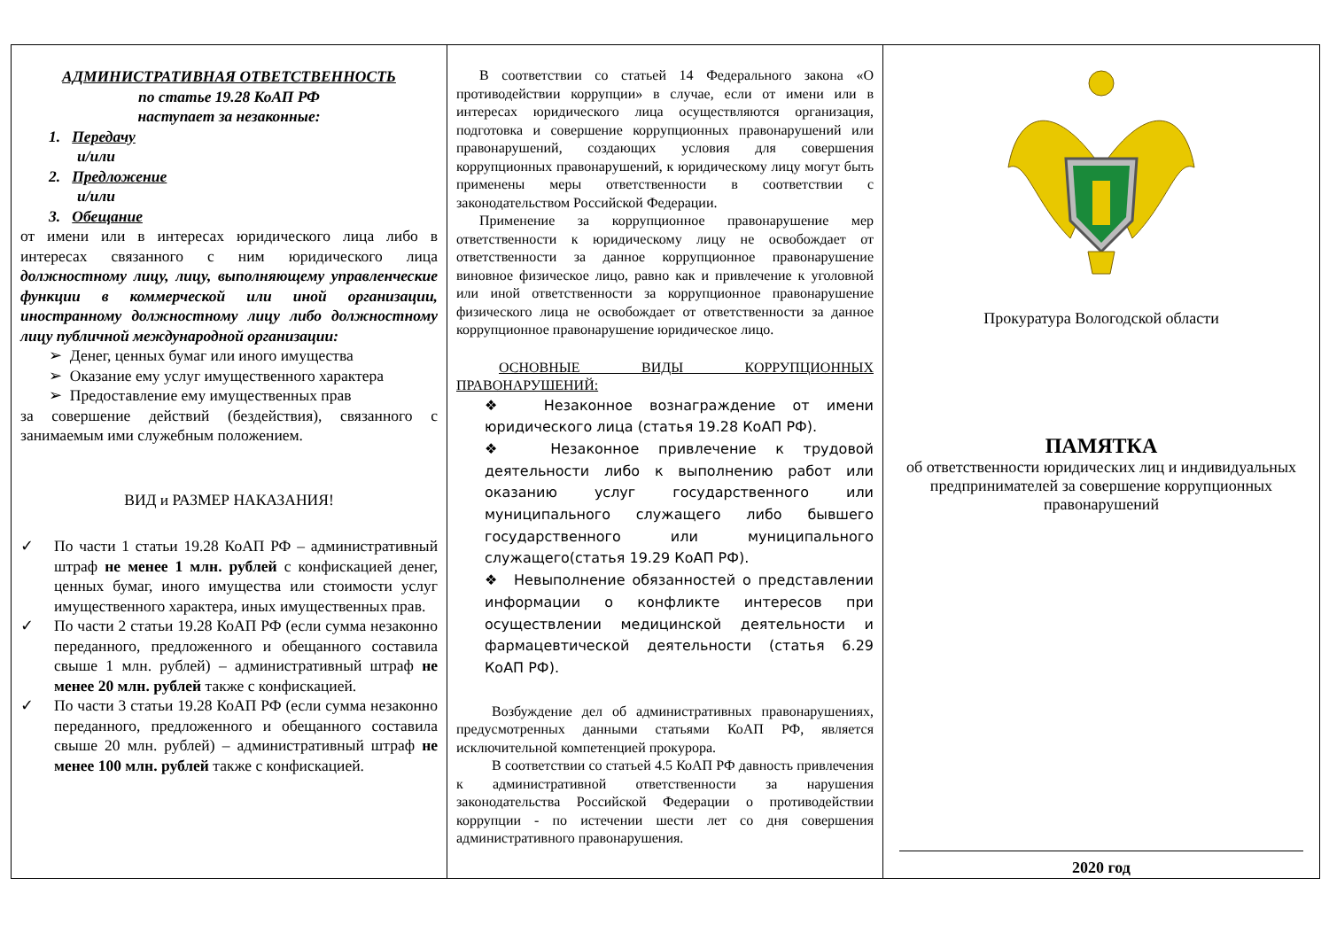АДМИНИСТРАТИВНАЯ ОТВЕТСТВЕННОСТЬ
по статье 19.28 КоАП РФ
наступает за незаконные:
1. Передачу
и/или
2. Предложение
и/или
3. Обещание
от имени или в интересах юридического лица либо в интересах связанного с ним юридического лица должностному лицу, лицу, выполняющему управленческие функции в коммерческой или иной организации, иностранному должностному лицу либо должностному лицу публичной международной организации:
➢ Денег, ценных бумаг или иного имущества
➢ Оказание ему услуг имущественного характера
➢ Предоставление ему имущественных прав
за совершение действий (бездействия), связанного с занимаемым ими служебным положением.
ВИД и РАЗМЕР НАКАЗАНИЯ!
✓ По части 1 статьи 19.28 КоАП РФ – административный штраф не менее 1 млн. рублей с конфискацией денег, ценных бумаг, иного имущества или стоимости услуг имущественного характера, иных имущественных прав.
✓ По части 2 статьи 19.28 КоАП РФ (если сумма незаконно переданного, предложенного и обещанного составила свыше 1 млн. рублей) – административный штраф не менее 20 млн. рублей также с конфискацией.
✓ По части 3 статьи 19.28 КоАП РФ (если сумма незаконно переданного, предложенного и обещанного составила свыше 20 млн. рублей) – административный штраф не менее 100 млн. рублей также с конфискацией.
В соответствии со статьей 14 Федерального закона «О противодействии коррупции» в случае, если от имени или в интересах юридического лица осуществляются организация, подготовка и совершение коррупционных правонарушений или правонарушений, создающих условия для совершения коррупционных правонарушений, к юридическому лицу могут быть применены меры ответственности в соответствии с законодательством Российской Федерации.
Применение за коррупционное правонарушение мер ответственности к юридическому лицу не освобождает от ответственности за данное коррупционное правонарушение виновное физическое лицо, равно как и привлечение к уголовной или иной ответственности за коррупционное правонарушение физического лица не освобождает от ответственности за данное коррупционное правонарушение юридическое лицо.
ОСНОВНЫЕ ВИДЫ КОРРУПЦИОННЫХ ПРАВОНАРУШЕНИЙ:
❖ Незаконное вознаграждение от имени юридического лица (статья 19.28 КоАП РФ).
❖ Незаконное привлечение к трудовой деятельности либо к выполнению работ или оказанию услуг государственного или муниципального служащего либо бывшего государственного или муниципального служащего(статья 19.29 КоАП РФ).
❖ Невыполнение обязанностей о представлении информации о конфликте интересов при осуществлении медицинской деятельности и фармацевтической деятельности (статья 6.29 КоАП РФ).
Возбуждение дел об административных правонарушениях, предусмотренных данными статьями КоАП РФ, является исключительной компетенцией прокурора.
В соответствии со статьей 4.5 КоАП РФ давность привлечения к административной ответственности за нарушения законодательства Российской Федерации о противодействии коррупции - по истечении шести лет со дня совершения административного правонарушения.
Прокуратура Вологодской области
ПАМЯТКА
об ответственности юридических лиц и индивидуальных предпринимателей за совершение коррупционных правонарушений
2020 год